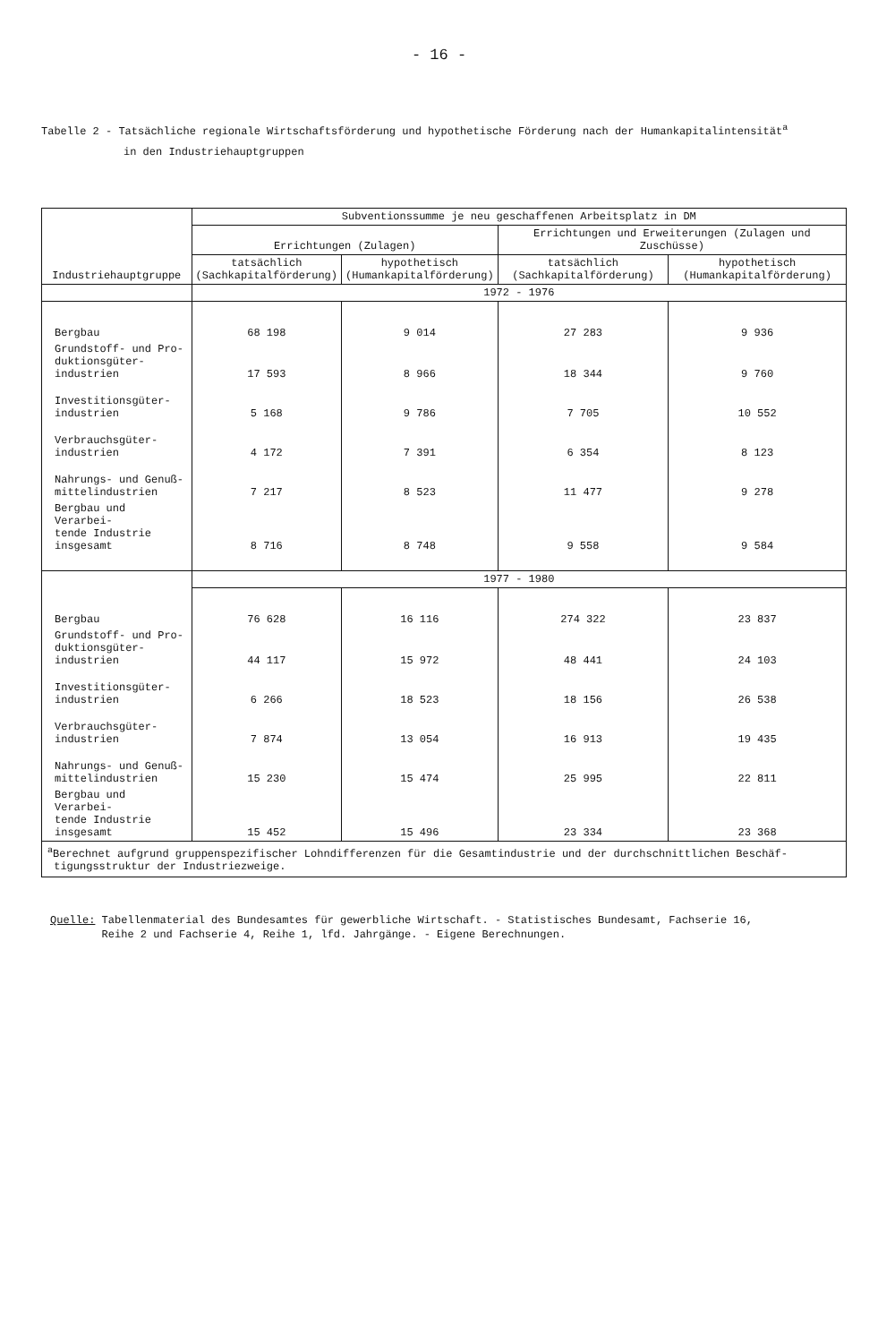- 16 -
Tabelle 2 - Tatsächliche regionale Wirtschaftsförderung und hypothetische Förderung nach der Humankapitalintensität<sup>a</sup>
in den Industriehauptgruppen
| Industriehauptgruppe | Subventionssumme je neu geschaffenen Arbeitsplatz in DM | | | |
| --- | --- | --- | --- | --- |
| | Errichtungen (Zulagen) | | Errichtungen und Erweiterungen (Zulagen und Zuschüsse) | |
| | tatsächlich (Sachkapitalförderung) | hypothetisch (Humankapitalförderung) | tatsächlich (Sachkapitalförderung) | hypothetisch (Humankapitalförderung) |
| | 1972 - 1976 | | | |
| Bergbau | 68 198 | 9 014 | 27 283 | 9 936 |
| Grundstoff- und Pro- duktionsgüter- industrien | 17 593 | 8 966 | 18 344 | 9 760 |
| Investitionsgüter- industrien | 5 168 | 9 786 | 7 705 | 10 552 |
| Verbrauchsgüter- industrien | 4 172 | 7 391 | 6 354 | 8 123 |
| Nahrungs- und Genuß- mittelindustrien | 7 217 | 8 523 | 11 477 | 9 278 |
| Bergbau und Verarbei- tende Industrie insgesamt | 8 716 | 8 748 | 9 558 | 9 584 |
| | 1977 - 1980 | | | |
| Bergbau | 76 628 | 16 116 | 274 322 | 23 837 |
| Grundstoff- und Pro- duktionsgüter- industrien | 44 117 | 15 972 | 48 441 | 24 103 |
| Investitionsgüter- industrien | 6 266 | 18 523 | 18 156 | 26 538 |
| Verbrauchsgüter- industrien | 7 874 | 13 054 | 16 913 | 19 435 |
| Nahrungs- und Genuß- mittelindustrien | 15 230 | 15 474 | 25 995 | 22 811 |
| Bergbau und Verarbei- tende Industrie insgesamt | 15 452 | 15 496 | 23 334 | 23 368 |
| <sup>a</sup> Berechnet aufgrund gruppenspezifischer Lohndifferenzen für die Gesamtindustrie und der durchschnittlichen Beschäf- tigungsstruktur der Industriezweige. | | | | |
Quelle: Tabellenmaterial des Bundesamtes für gewerbliche Wirtschaft. - Statistisches Bundesamt, Fachserie 16,
Reihe 2 und Fachserie 4, Reihe 1, lfd. Jahrgänge. - Eigene Berechnungen.